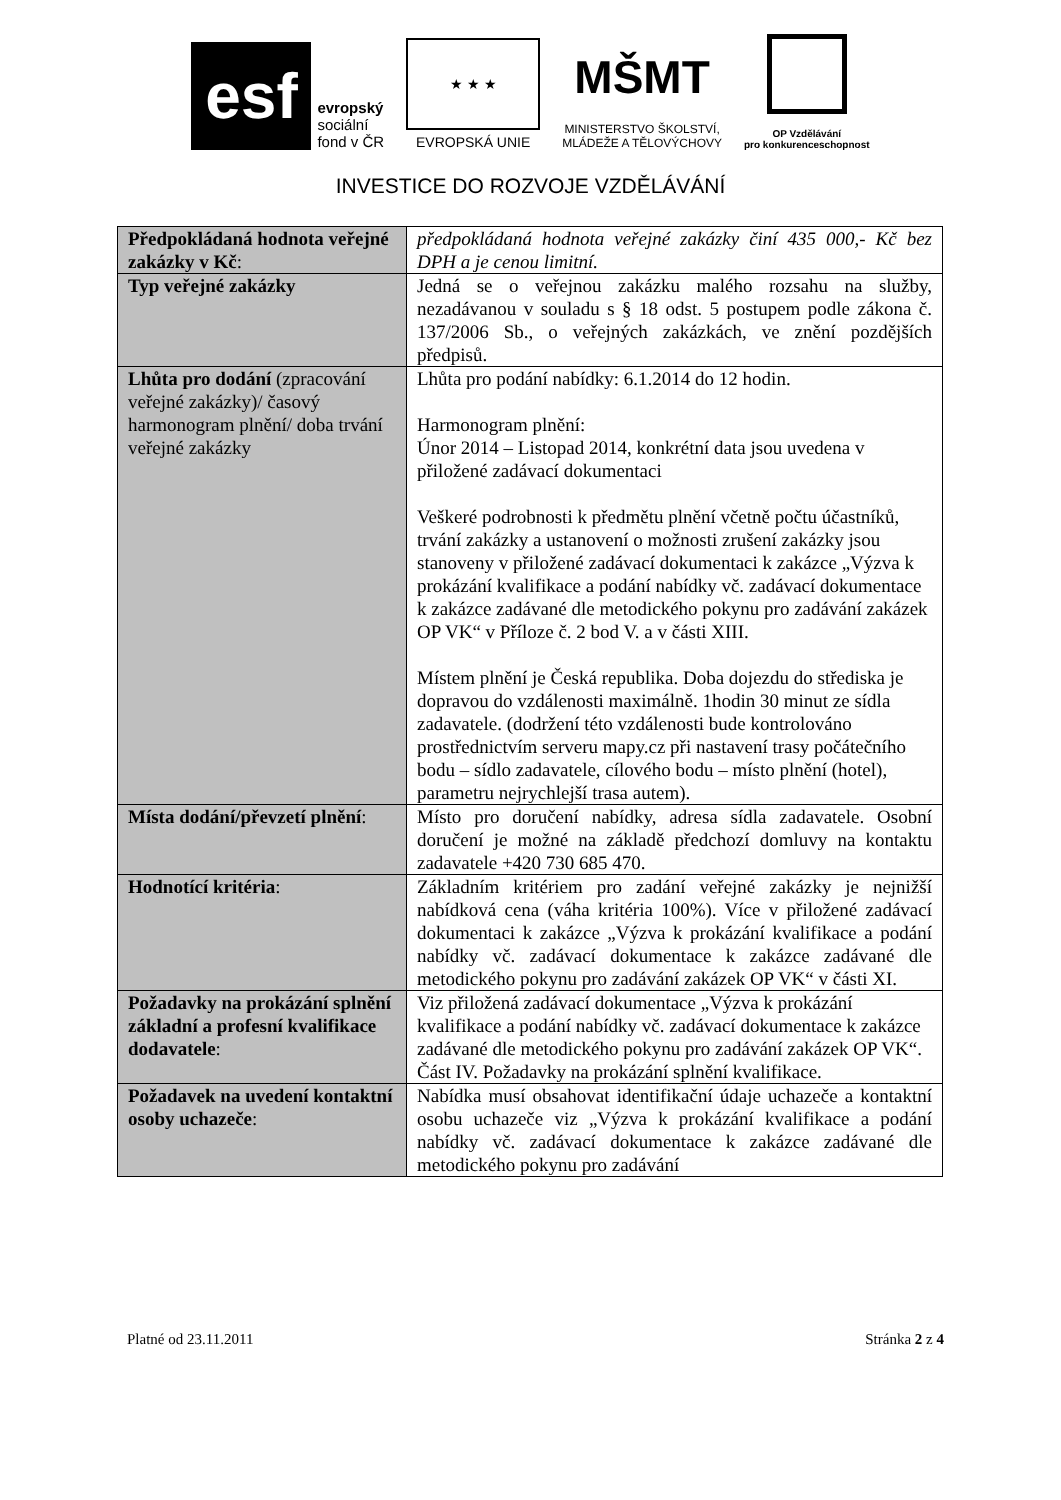esf
evropský
sociální
fond v ČR
★ ★ ★
EVROPSKÁ UNIE
MŠMT
MINISTERSTVO ŠKOLSTVÍ,
MLÁDEŽE A TĚLOVÝCHOVY
OP Vzdělávání
pro konkurenceschopnost
INVESTICE DO ROZVOJE VZDĚLÁVÁNÍ
| Předpokládaná hodnota veřejné zakázky v Kč : | předpokládaná hodnota veřejné zakázky činí 435 000,- Kč bez DPH a je cenou limitní. |
| Typ veřejné zakázky | Jedná se o veřejnou zakázku malého rozsahu na služby, nezadávanou v souladu s § 18 odst. 5 postupem podle zákona č. 137/2006 Sb., o veřejných zakázkách, ve znění pozdějších předpisů. |
| Lhůta pro dodání (zpracování veřejné zakázky)/ časový harmonogram plnění/ doba trvání veřejné zakázky | Lhůta pro podání nabídky: 6.1.2014 do 12 hodin. Harmonogram plnění: Únor 2014 – Listopad 2014, konkrétní data jsou uvedena v přiložené zadávací dokumentaci Veškeré podrobnosti k předmětu plnění včetně počtu účastníků, trvání zakázky a ustanovení o možnosti zrušení zakázky jsou stanoveny v přiložené zadávací dokumentaci k zakázce „Výzva k prokázání kvalifikace a podání nabídky vč. zadávací dokumentace k zakázce zadávané dle metodického pokynu pro zadávání zakázek OP VK“ v Příloze č. 2 bod V. a v části XIII. Místem plnění je Česká republika. Doba dojezdu do střediska je dopravou do vzdálenosti maximálně. 1hodin 30 minut ze sídla zadavatele. (dodržení této vzdálenosti bude kontrolováno prostřednictvím serveru mapy.cz při nastavení trasy počátečního bodu – sídlo zadavatele, cílového bodu – místo plnění (hotel), parametru nejrychlejší trasa autem). |
| Místa dodání/převzetí plnění : | Místo pro doručení nabídky, adresa sídla zadavatele. Osobní doručení je možné na základě předchozí domluvy na kontaktu zadavatele +420 730 685 470. |
| Hodnotící kritéria : | Základním kritériem pro zadání veřejné zakázky je nejnižší nabídková cena (váha kritéria 100%). Více v přiložené zadávací dokumentaci k zakázce „Výzva k prokázání kvalifikace a podání nabídky vč. zadávací dokumentace k zakázce zadávané dle metodického pokynu pro zadávání zakázek OP VK“ v části XI. |
| Požadavky na prokázání splnění základní a profesní kvalifikace dodavatele : | Viz přiložená zadávací dokumentace „Výzva k prokázání kvalifikace a podání nabídky vč. zadávací dokumentace k zakázce zadávané dle metodického pokynu pro zadávání zakázek OP VK“. Část IV. Požadavky na prokázání splnění kvalifikace. |
| Požadavek na uvedení kontaktní osoby uchazeče : | Nabídka musí obsahovat identifikační údaje uchazeče a kontaktní osobu uchazeče viz „Výzva k prokázání kvalifikace a podání nabídky vč. zadávací dokumentace k zakázce zadávané dle metodického pokynu pro zadávání |
Platné od 23.11.2011 Stránka 2 z 4